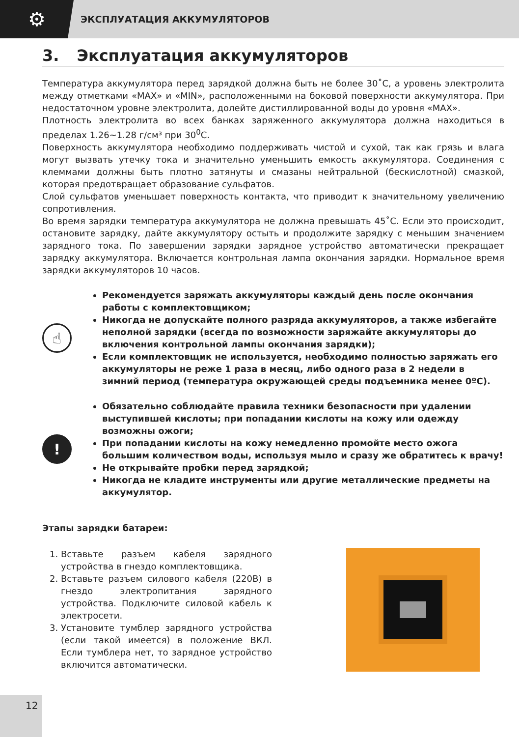⚙
ЭКСПЛУАТАЦИЯ АККУМУЛЯТОРОВ
3. Эксплуатация аккумуляторов
Температура аккумулятора перед зарядкой должна быть не более 30˚С, а уровень электролита между отметками «MAX» и «MIN», расположенными на боковой поверхности аккумулятора. При недостаточном уровне электролита, долейте дистиллированной воды до уровня «MAX».
Плотность электролита во всех банках заряженного аккумулятора должна находиться в пределах 1.26~1.28 г/см³ при 30<sup>0</sup>С.
Поверхность аккумулятора необходимо поддерживать чистой и сухой, так как грязь и влага могут вызвать утечку тока и значительно уменьшить емкость аккумулятора. Соединения с клеммами должны быть плотно затянуты и смазаны нейтральной (бескислотной) смазкой, которая предотвращает образование сульфатов.
Слой сульфатов уменьшает поверхность контакта, что приводит к значительному увеличению сопротивления.
Во время зарядки температура аккумулятора не должна превышать 45˚С. Если это происходит, остановите зарядку, дайте аккумулятору остыть и продолжите зарядку с меньшим значением зарядного тока. По завершении зарядки зарядное устройство автоматически прекращает зарядку аккумулятора. Включается контрольная лампа окончания зарядки. Нормальное время зарядки аккумуляторов 10 часов.
☝
Рекомендуется заряжать аккумуляторы каждый день после окончания работы с комплектовщиком;
Никогда не допускайте полного разряда аккумуляторов, а также избегайте неполной зарядки (всегда по возможности заряжайте аккумуляторы до включения контрольной лампы окончания зарядки);
Если комплектовщик не используется, необходимо полностью заряжать его аккумуляторы не реже 1 раза в месяц, либо одного раза в 2 недели в зимний период (температура окружающей среды подъемника менее 0ºС).
!
Обязательно соблюдайте правила техники безопасности при удалении выступившей кислоты; при попадании кислоты на кожу или одежду возможны ожоги;
При попадании кислоты на кожу немедленно промойте место ожога большим количеством воды, используя мыло и сразу же обратитесь к врачу!
Не открывайте пробки перед зарядкой;
Никогда не кладите инструменты или другие металлические предметы на аккумулятор.
Этапы зарядки батареи:
1. Вставьте разъем кабеля зарядного устройства в гнездо комплектовщика.
2. Вставьте разъем силового кабеля (220В) в гнездо электропитания зарядного устройства. Подключите силовой кабель к электросети.
3. Установите тумблер зарядного устройства (если такой имеется) в положение ВКЛ. Если тумблера нет, то зарядное устройство включится автоматически.
12